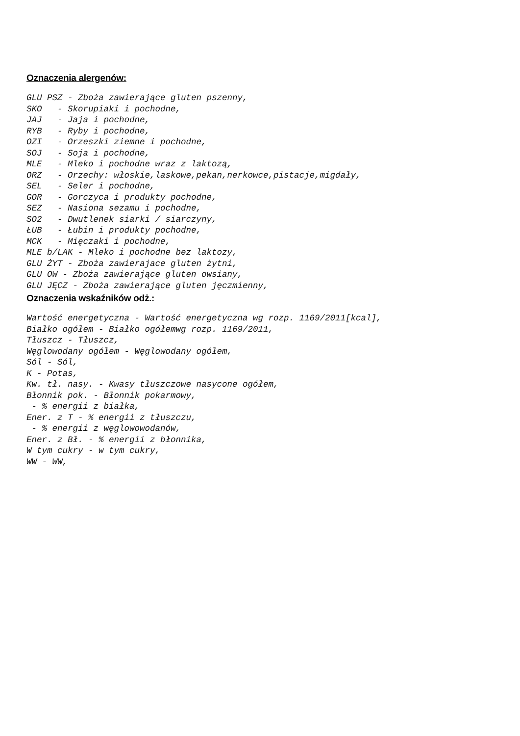Oznaczenia alergenów:
GLU PSZ - Zboża zawierające gluten pszenny,
SKO   - Skorupiaki i pochodne,
JAJ   - Jaja i pochodne,
RYB   - Ryby i pochodne,
OZI   - Orzeszki ziemne i pochodne,
SOJ   - Soja i pochodne,
MLE   - Mleko i pochodne wraz z laktozą,
ORZ   - Orzechy: włoskie,laskowe,pekan,nerkowce,pistacje,migdały,
SEL   - Seler i pochodne,
GOR   - Gorczyca i produkty pochodne,
SEZ   - Nasiona sezamu i pochodne,
SO2   - Dwutlenek siarki / siarczyny,
ŁUB   - Łubin i produkty pochodne,
MCK   - Mięczaki i pochodne,
MLE b/LAK - Mleko i pochodne bez laktozy,
GLU ŻYT - Zboża zawierajace gluten żytni,
GLU OW - Zboża zawierające gluten owsiany,
GLU JĘCZ - Zboża zawierające gluten jęczmienny,
Oznaczenia wskaźników odż.:
Wartość energetyczna - Wartość energetyczna wg rozp. 1169/2011[kcal],
Białko ogółem - Białko ogółemwg rozp. 1169/2011,
Tłuszcz - Tłuszcz,
Węglowodany ogółem - Węglowodany ogółem,
Sól - Sól,
K - Potas,
Kw. tł. nasy. - Kwasy tłuszczowe nasycone ogółem,
Błonnik pok. - Błonnik pokarmowy,
 - % energii z białka,
Ener. z T - % energii z tłuszczu,
 - % energii z węglowowodanów,
Ener. z Bł. - % energii z błonnika,
W tym cukry - w tym cukry,
WW - WW,